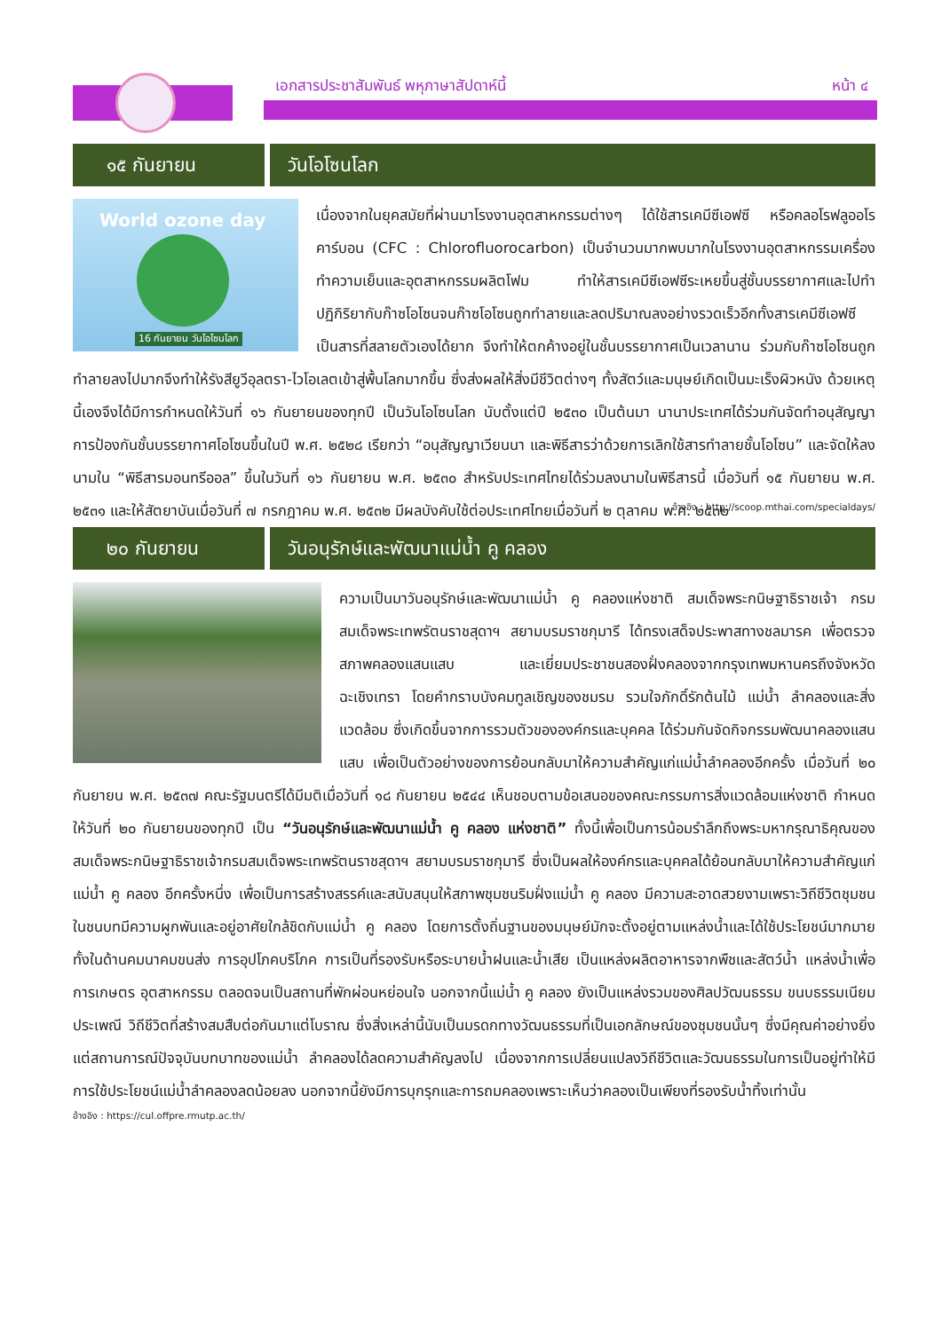เอกสารประชาสัมพันธ์ พหุภาษาสัปดาห์นี้
หน้า ๔
๑๕ กันยายน วันโอโซนโลก
World ozone day
16 กันยายน วันโอโซนโลก
เนื่องจากในยุคสมัยที่ผ่านมาโรงงานอุตสาหกรรมต่างๆ ได้ใช้สารเคมีซีเอฟซี หรือคลอโรฟลูออโรคาร์บอน (CFC : Chlorofluorocarbon) เป็นจำนวนมากพบมากในโรงงานอุตสาหกรรมเครื่องทำความเย็นและอุตสาหกรรมผลิตโฟม ทำให้สารเคมีซีเอฟซีระเหยขึ้นสู่ชั้นบรรยากาศและไปทำปฏิกิริยากับก๊าซโอโซนจนก๊าซโอโซนถูกทำลายและลดปริมาณลงอย่างรวดเร็วอีกทั้งสารเคมีซีเอฟซี เป็นสารที่สลายตัวเองได้ยาก จึงทำให้ตกค้างอยู่ในชั้นบรรยากาศเป็นเวลานาน ร่วมกับก๊าซโอโซนถูกทำลายลงไปมากจึงทำให้รังสียูวีอุลตรา-ไวโอเลตเข้าสู่พื้นโลกมากขึ้น ซึ่งส่งผลให้สิ่งมีชีวิตต่างๆ ทั้งสัตว์และมนุษย์เกิดเป็นมะเร็งผิวหนัง ด้วยเหตุนี้เองจึงได้มีการกำหนดให้วันที่ ๑๖ กันยายนของทุกปี เป็นวันโอโซนโลก นับตั้งแต่ปี ๒๕๓๐ เป็นต้นมา นานาประเทศได้ร่วมกันจัดทำอนุสัญญาการป้องกันชั้นบรรยากาศโอโซนขึ้นในปี พ.ศ. ๒๕๒๘ เรียกว่า “อนุสัญญาเวียนนา และพิธีสารว่าด้วยการเลิกใช้สารทำลายชั้นโอโซน” และจัดให้ลงนามใน “พิธีสารมอนทรีออล” ขึ้นในวันที่ ๑๖ กันยายน พ.ศ. ๒๕๓๐ สำหรับประเทศไทยได้ร่วมลงนามในพิธีสารนี้ เมื่อวันที่ ๑๕ กันยายน พ.ศ. ๒๕๓๑ และให้สัตยาบันเมื่อวันที่ ๗ กรกฎาคม พ.ศ. ๒๕๓๒ มีผลบังคับใช้ต่อประเทศไทยเมื่อวันที่ ๒ ตุลาคม พ.ศ. ๒๕๓๒
อ้างอิง : http://scoop.mthai.com/specialdays/
๒๐ กันยายน วันอนุรักษ์และพัฒนาแม่น้ำ คู คลอง
ความเป็นมาวันอนุรักษ์และพัฒนาแม่น้ำ คู คลองแห่งชาติ สมเด็จพระกนิษฐาธิราชเจ้า กรมสมเด็จพระเทพรัตนราชสุดาฯ สยามบรมราชกุมารี ได้ทรงเสด็จประพาสทางชลมารค เพื่อตรวจสภาพคลองแสนแสบ และเยี่ยมประชาชนสองฝั่งคลองจากกรุงเทพมหานครถึงจังหวัดฉะเชิงเทรา โดยคำกราบบังคมทูลเชิญของชมรม รวมใจภักดิ์รักต้นไม้ แม่น้ำ ลำคลองและสิ่งแวดล้อม ซึ่งเกิดขึ้นจากการรวมตัวขององค์กรและบุคคล ได้ร่วมกันจัดกิจกรรมพัฒนาคลองแสนแสบ เพื่อเป็นตัวอย่างของการย้อนกลับมาให้ความสำคัญแก่แม่น้ำลำคลองอีกครั้ง เมื่อวันที่ ๒๐ กันยายน พ.ศ. ๒๕๓๗ คณะรัฐมนตรีได้มีมติเมื่อวันที่ ๑๘ กันยายน ๒๕๔๔ เห็นชอบตามข้อเสนอของคณะกรรมการสิ่งแวดล้อมแห่งชาติ กำหนดให้วันที่ ๒๐ กันยายนของทุกปี เป็น “วันอนุรักษ์และพัฒนาแม่น้ำ คู คลอง แห่งชาติ” ทั้งนี้เพื่อเป็นการน้อมรำลึกถึงพระมหากรุณาธิคุณของสมเด็จพระกนิษฐาธิราชเจ้ากรมสมเด็จพระเทพรัตนราชสุดาฯ สยามบรมราชกุมารี ซึ่งเป็นผลให้องค์กรและบุคคลได้ย้อนกลับมาให้ความสำคัญแก่แม่น้ำ คู คลอง อีกครั้งหนึ่ง เพื่อเป็นการสร้างสรรค์และสนับสนุนให้สภาพชุมชนริมฝั่งแม่น้ำ คู คลอง มีความสะอาดสวยงามเพราะวิถีชีวิตชุมชนในชนบทมีความผูกพันและอยู่อาศัยใกล้ชิดกับแม่น้ำ คู คลอง โดยการตั้งถิ่นฐานของมนุษย์มักจะตั้งอยู่ตามแหล่งน้ำและได้ใช้ประโยชน์มากมายทั้งในด้านคมนาคมขนส่ง การอุปโภคบริโภค การเป็นที่รองรับหรือระบายน้ำฝนและน้ำเสีย เป็นแหล่งผลิตอาหารจากพืชและสัตว์น้ำ แหล่งน้ำเพื่อการเกษตร อุตสาหกรรม ตลอดจนเป็นสถานที่พักผ่อนหย่อนใจ นอกจากนี้แม่น้ำ คู คลอง ยังเป็นแหล่งรวมของศิลปวัฒนธรรม ขนบธรรมเนียมประเพณี วิถีชีวิตที่สร้างสมสืบต่อกันมาแต่โบราณ ซึ่งสิ่งเหล่านี้นับเป็นมรดกทางวัฒนธรรมที่เป็นเอกลักษณ์ของชุมชนนั้นๆ ซึ่งมีคุณค่าอย่างยิ่ง แต่สถานการณ์ปัจจุบันบทบาทของแม่น้ำ ลำคลองได้ลดความสำคัญลงไป เนื่องจากการเปลี่ยนแปลงวิถีชีวิตและวัฒนธรรมในการเป็นอยู่ทำให้มีการใช้ประโยชน์แม่น้ำลำคลองลดน้อยลง นอกจากนี้ยังมีการบุกรุกและการถมคลองเพราะเห็นว่าคลองเป็นเพียงที่รองรับน้ำทิ้งเท่านั้น
อ้างอิง : https://cul.offpre.rmutp.ac.th/